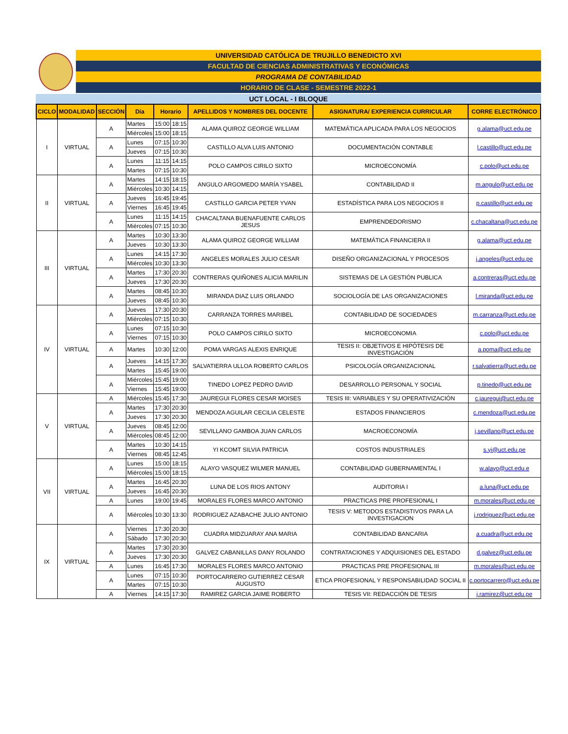UNIVERSIDAD CATÓLICA DE TRUJILLO BENEDICTO XVI
FACULTAD DE CIENCIAS ADMINISTRATIVAS Y ECONÓMICAS
PROGRAMA DE CONTABILIDAD
HORARIO DE CLASE - SEMESTRE 2022-1
UCT LOCAL - I BLOQUE
| CICLO | MODALIDAD | SECCIÓN | Día | Horario | | APELLIDOS Y NOMBRES DEL DOCENTE | ASIGNATURA/ EXPERIENCIA CURRICULAR | CORRE ELECTRÓNICO |
| --- | --- | --- | --- | --- | --- | --- | --- | --- |
| I | VIRTUAL | A | Martes | 15:00 | 18:15 | ALAMA QUIROZ GEORGE WILLIAM | MATEMÁTICA APLICADA PARA LOS NEGOCIOS | g.alama@uct.edu.pe |
| | | | Miércoles | 15:00 | 18:15 | | | |
| | | A | Lunes | 07:15 | 10:30 | CASTILLO ALVA LUIS ANTONIO | DOCUMENTACIÓN CONTABLE | l.castillo@uct.edu.pe |
| | | | Jueves | 07:15 | 10:30 | | | |
| | | A | Lunes | 11:15 | 14:15 | POLO CAMPOS CIRILO SIXTO | MICROECONOMÍA | c.polo@uct.edu.pe |
| | | | Martes | 07:15 | 10:30 | | | |
| II | VIRTUAL | A | Martes | 14:15 | 18:15 | ANGULO ARGOMEDO MARÍA YSABEL | CONTABILIDAD II | m.angulo@uct.edu.pe |
| | | | Miércoles | 10:30 | 14:15 | | | |
| | | A | Jueves | 16:45 | 19:45 | CASTILLO GARCIA PETER YVAN | ESTADÍSTICA PARA LOS NEGOCIOS II | p.castillo@uct.edu.pe |
| | | | Viernes | 16:45 | 19:45 | | | |
| | | A | Lunes | 11:15 | 14:15 | CHACALTANA BUENAFUENTE CARLOS JESUS | EMPRENDEDORISMO | c.chacaltana@uct.edu.pe |
| | | | Miércoles | 07:15 | 10:30 | | | |
| III | VIRTUAL | A | Martes | 10:30 | 13:30 | ALAMA QUIROZ GEORGE WILLIAM | MATEMÁTICA FINANCIERA II | g.alama@uct.edu.pe |
| | | | Jueves | 10:30 | 13:30 | | | |
| | | A | Lunes | 14:15 | 17:30 | ANGELES MORALES JULIO CESAR | DISEÑO ORGANIZACIONAL Y PROCESOS | j.angeles@uct.edu.pe |
| | | | Miércoles | 10:30 | 13:30 | | | |
| | | A | Martes | 17:30 | 20:30 | CONTRERAS QUIÑONES ALICIA MARILIN | SISTEMAS DE LA GESTIÓN PUBLICA | a.contreras@uct.edu.pe |
| | | | Jueves | 17:30 | 20:30 | | | |
| | | A | Martes | 08:45 | 10:30 | MIRANDA DIAZ LUIS ORLANDO | SOCIOLOGÍA DE LAS ORGANIZACIONES | l.miranda@uct.edu.pe |
| | | | Jueves | 08:45 | 10:30 | | | |
| IV | VIRTUAL | A | Jueves | 17:30 | 20:30 | CARRANZA TORRES MARIBEL | CONTABILIDAD DE SOCIEDADES | m.carranza@uct.edu.pe |
| | | | Miércoles | 07:15 | 10:30 | | | |
| | | A | Lunes | 07:15 | 10:30 | POLO CAMPOS CIRILO SIXTO | MICROECONOMIA | c.polo@uct.edu.pe |
| | | | Viernes | 07:15 | 10:30 | | | |
| | | A | Martes | 10:30 | 12:00 | POMA VARGAS ALEXIS ENRIQUE | TESIS II: OBJETIVOS E HIPÓTESIS DE INVESTIGACIÓN | a.poma@uct.edu.pe |
| | | A | Jueves | 14:15 | 17:30 | SALVATIERRA ULLOA ROBERTO CARLOS | PSICOLOGÍA ORGANIZACIONAL | r.salvatierra@uct.edu.pe |
| | | | Martes | 15:45 | 19:00 | | | |
| | | A | Miércoles | 15:45 | 19:00 | TINEDO LOPEZ PEDRO DAVID | DESARROLLO PERSONAL Y SOCIAL | p.tinedo@uct.edu.pe |
| | | | Viernes | 15:45 | 19:00 | | | |
| V | VIRTUAL | A | Miércoles | 15:45 | 17:30 | JAUREGUI FLORES CESAR MOISES | TESIS III: VARIABLES Y SU OPERATIVIZACIÓN | c.jauregui@uct.edu.pe |
| | | A | Martes | 17:30 | 20:30 | MENDOZA AGUILAR CECILIA CELESTE | ESTADOS FINANCIEROS | c.mendoza@uct.edu.pe |
| | | | Jueves | 17:30 | 20:30 | | | |
| | | A | Jueves | 08:45 | 12:00 | SEVILLANO GAMBOA JUAN CARLOS | MACROECONOMÍA | j.sevillano@uct.edu.pe |
| | | | Miércoles | 08:45 | 12:00 | | | |
| | | A | Martes | 10:30 | 14:15 | YI KCOMT SILVIA PATRICIA | COSTOS INDUSTRIALES | s.yi@uct.edu.pe |
| | | | Viernes | 08:45 | 12:45 | | | |
| VII | VIRTUAL | A | Lunes | 15:00 | 18:15 | ALAYO VASQUEZ WILMER MANUEL | CONTABILIDAD GUBERNAMENTAL I | w.alayo@uct.edu.e |
| | | | Miércoles | 15:00 | 18:15 | | | |
| | | A | Martes | 16:45 | 20:30 | LUNA DE LOS RIOS ANTONY | AUDITORIA I | a.luna@uct.edu.pe |
| | | | Jueves | 16:45 | 20:30 | | | |
| | | A | Lunes | 19:00 | 19:45 | MORALES FLORES MARCO ANTONIO | PRACTICAS PRE PROFESIONAL I | m.morales@uct.edu.pe |
| | | A | Miércoles | 10:30 | 13:30 | RODRIGUEZ AZABACHE JULIO ANTONIO | TESIS V: METODOS ESTADISTIVOS PARA LA INVESTIGACION | j.rodriguez@uct.edu.pe |
| IX | VIRTUAL | A | Viernes | 17:30 | 20:30 | CUADRA MIDZUARAY ANA MARIA | CONTABILIDAD BANCARIA | a.cuadra@uct.edu.pe |
| | | | Sábado | 17:30 | 20:30 | | | |
| | | A | Martes | 17:30 | 20:30 | GALVEZ CABANILLAS DANY ROLANDO | CONTRATACIONES Y ADQUISIONES DEL ESTADO | d.galvez@uct.edu.pe |
| | | | Jueves | 17:30 | 20:30 | | | |
| | | A | Lunes | 16:45 | 17:30 | MORALES FLORES MARCO ANTONIO | PRACTICAS PRE PROFESIONAL III | m.morales@uct.edu.pe |
| | | A | Lunes | 07:15 | 10:30 | PORTOCARRERO GUTIERREZ CESAR AUGUSTO | ETICA PROFESIONAL Y RESPONSABILIDAD SOCIAL II | c.portocarrero@uct.edu.pe |
| | | | Martes | 07:15 | 10:30 | | | |
| | | A | Viernes | 14:15 | 17:30 | RAMIREZ GARCIA JAIME ROBERTO | TESIS VII: REDACCIÓN DE TESIS | j.ramirez@uct.edu.pe |